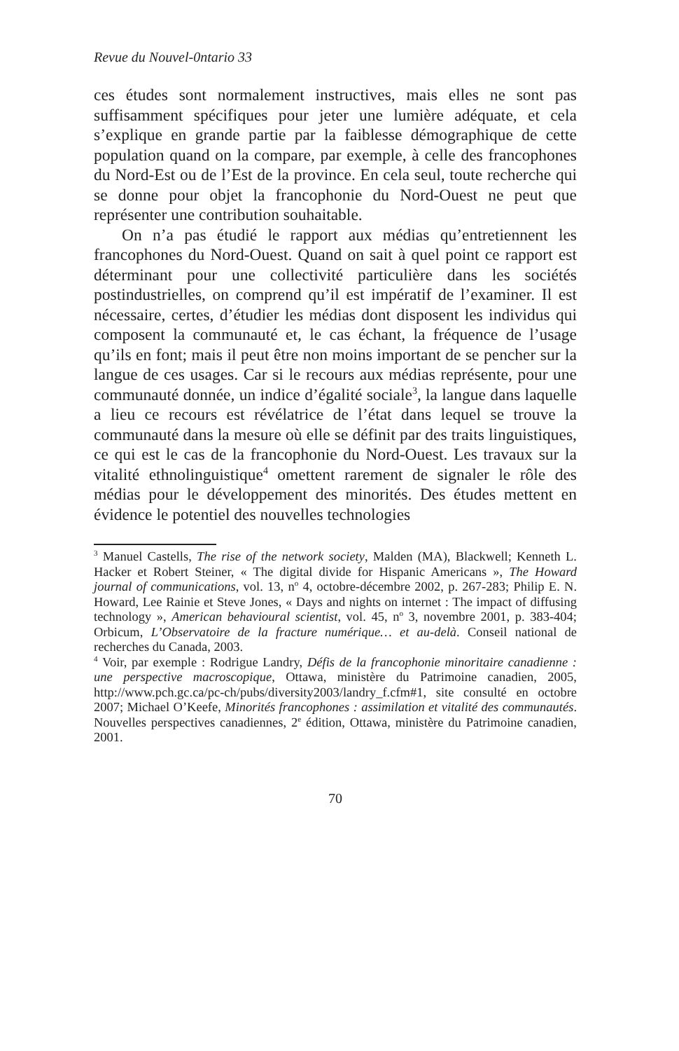Revue du Nouvel-0ntario 33
ces études sont normalement instructives, mais elles ne sont pas suffisamment spécifiques pour jeter une lumière adéquate, et cela s’explique en grande partie par la faiblesse démographique de cette population quand on la compare, par exemple, à celle des francophones du Nord-Est ou de l’Est de la province. En cela seul, toute recherche qui se donne pour objet la francophonie du Nord-Ouest ne peut que représenter une contribution souhaitable.
On n’a pas étudié le rapport aux médias qu’entretiennent les francophones du Nord-Ouest. Quand on sait à quel point ce rapport est déterminant pour une collectivité particulière dans les sociétés postindustrielles, on comprend qu’il est impératif de l’examiner. Il est nécessaire, certes, d’étudier les médias dont disposent les individus qui composent la communauté et, le cas échant, la fréquence de l’usage qu’ils en font; mais il peut être non moins important de se pencher sur la langue de ces usages. Car si le recours aux médias représente, pour une communauté donnée, un indice d’égalité sociale<sup>3</sup>, la langue dans laquelle a lieu ce recours est révélatrice de l’état dans lequel se trouve la communauté dans la mesure où elle se définit par des traits linguistiques, ce qui est le cas de la francophonie du Nord-Ouest. Les travaux sur la vitalité ethnolinguistique<sup>4</sup> omettent rarement de signaler le rôle des médias pour le développement des minorités. Des études mettent en évidence le potentiel des nouvelles technologies
<sup>3</sup> Manuel Castells, The rise of the network society, Malden (MA), Blackwell; Kenneth L. Hacker et Robert Steiner, « The digital divide for Hispanic Americans », The Howard journal of communications, vol. 13, n<sup>o</sup> 4, octobre-décembre 2002, p. 267-283; Philip E. N. Howard, Lee Rainie et Steve Jones, « Days and nights on internet : The impact of diffusing technology », American behavioural scientist, vol. 45, n<sup>o</sup> 3, novembre 2001, p. 383-404; Orbicum, L’Observatoire de la fracture numérique… et au-delà. Conseil national de recherches du Canada, 2003.
<sup>4</sup> Voir, par exemple : Rodrigue Landry, Défis de la francophonie minoritaire canadienne : une perspective macroscopique, Ottawa, ministère du Patrimoine canadien, 2005, http://www.pch.gc.ca/pc-ch/pubs/diversity2003/landry_f.cfm#1, site consulté en octobre 2007; Michael O’Keefe, Minorités francophones : assimilation et vitalité des communautés. Nouvelles perspectives canadiennes, 2<sup>e</sup> édition, Ottawa, ministère du Patrimoine canadien, 2001.
70